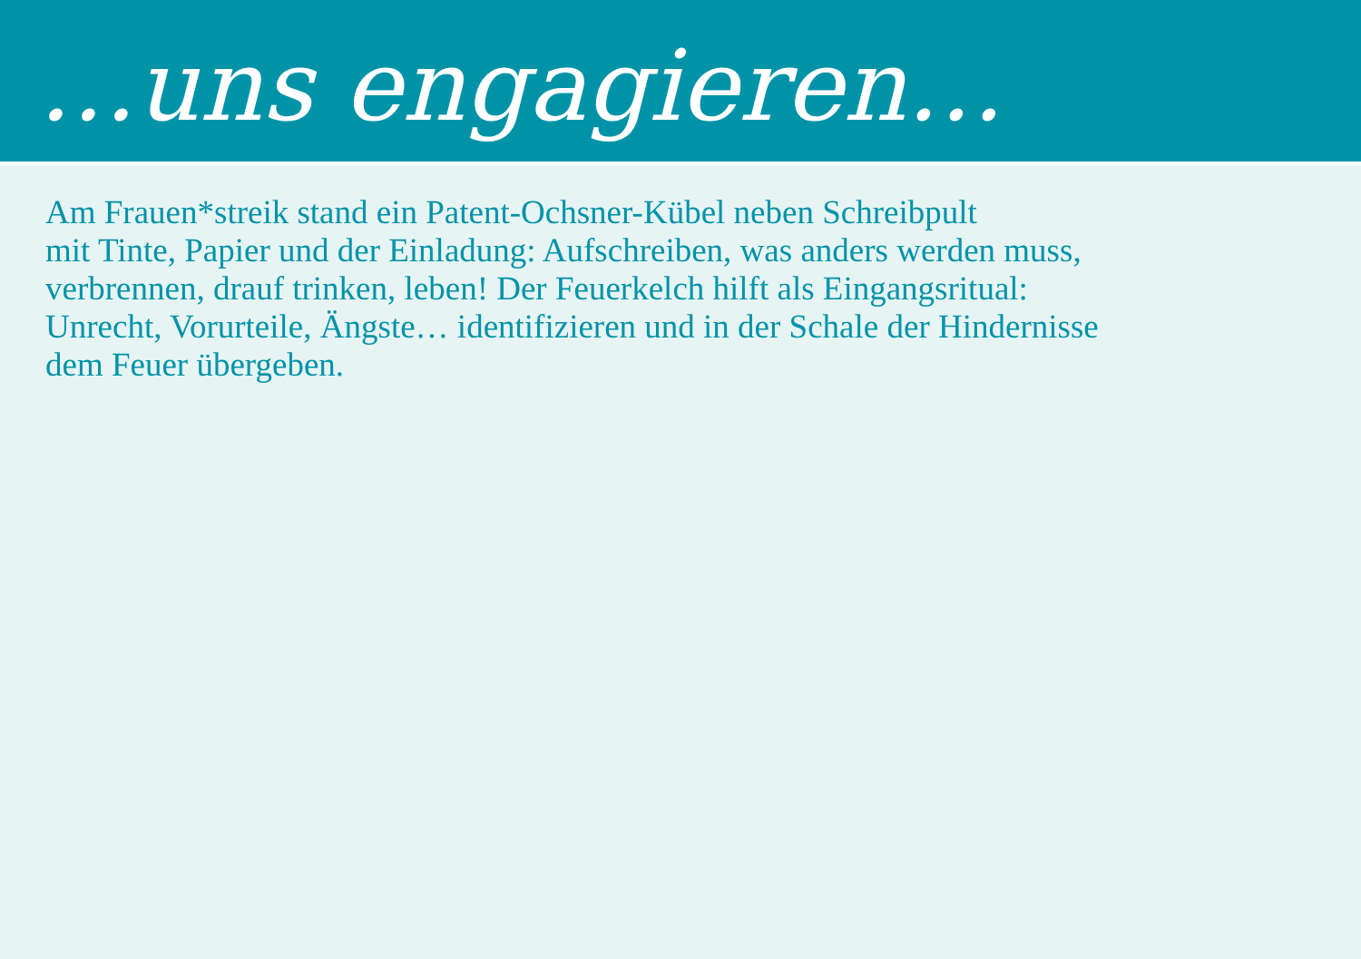…uns engagieren…
Am Frauen*streik stand ein Patent-Ochsner-Kübel neben Schreibpult
mit Tinte, Papier und der Einladung: Aufschreiben, was anders werden muss,
verbrennen, drauf trinken, leben! Der Feuerkelch hilft als Eingangsritual:
Unrecht, Vorurteile, Ängste… identifizieren und in der Schale der Hindernisse
dem Feuer übergeben.